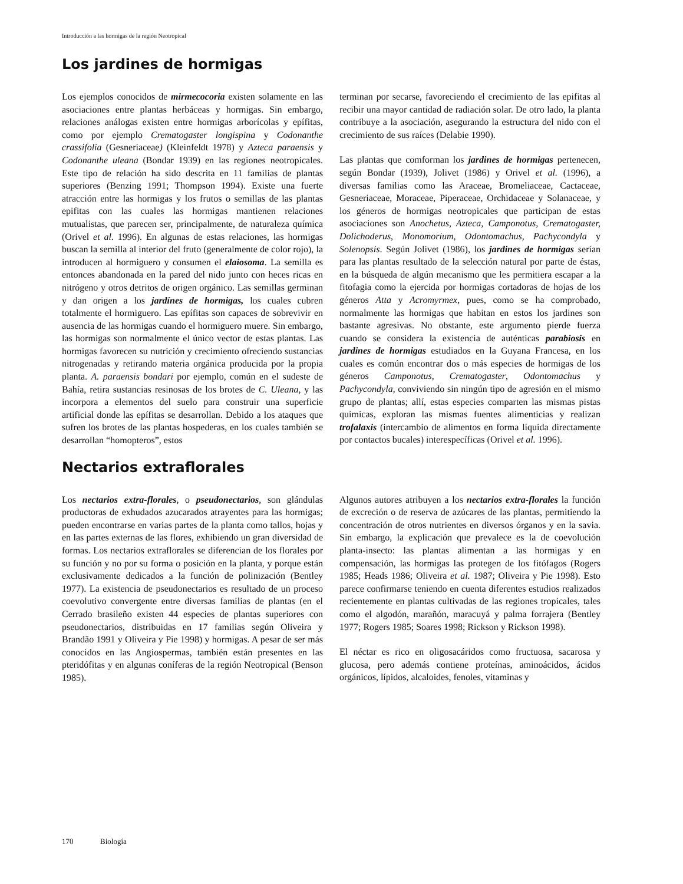Introducción a las hormigas de la región Neotropical
Los jardines de hormigas
Los ejemplos conocidos de mirmecocoria existen solamente en las asociaciones entre plantas herbáceas y hormigas. Sin embargo, relaciones análogas existen entre hormigas arborícolas y epífitas, como por ejemplo Crematogaster longispina y Codonanthe crassifolia (Gesneriaceae) (Kleinfeldt 1978) y Azteca paraensis y Codonanthe uleana (Bondar 1939) en las regiones neotropicales. Este tipo de relación ha sido descrita en 11 familias de plantas superiores (Benzing 1991; Thompson 1994). Existe una fuerte atracción entre las hormigas y los frutos o semillas de las plantas epifitas con las cuales las hormigas mantienen relaciones mutualistas, que parecen ser, principalmente, de naturaleza química (Orivel et al. 1996). En algunas de estas relaciones, las hormigas buscan la semilla al interior del fruto (generalmente de color rojo), la introducen al hormiguero y consumen el elaiosoma. La semilla es entonces abandonada en la pared del nido junto con heces ricas en nitrógeno y otros detritos de origen orgánico. Las semillas germinan y dan origen a los jardínes de hormigas, los cuales cubren totalmente el hormiguero. Las epífitas son capaces de sobrevivir en ausencia de las hormigas cuando el hormiguero muere. Sin embargo, las hormigas son normalmente el único vector de estas plantas. Las hormigas favorecen su nutrición y crecimiento ofreciendo sustancias nitrogenadas y retirando materia orgánica producida por la propia planta. A. paraensis bondari por ejemplo, común en el sudeste de Bahía, retira sustancias resinosas de los brotes de C. Uleana, y las incorpora a elementos del suelo para construir una superficie artificial donde las epífitas se desarrollan. Debido a los ataques que sufren los brotes de las plantas hospederas, en los cuales también se desarrollan “homopteros”, estos
terminan por secarse, favoreciendo el crecimiento de las epifitas al recibir una mayor cantidad de radiación solar. De otro lado, la planta contribuye a la asociación, asegurando la estructura del nido con el crecimiento de sus raíces (Delabie 1990).
Las plantas que comforman los jardines de hormigas pertenecen, según Bondar (1939), Jolivet (1986) y Orivel et al. (1996), a diversas familias como las Araceae, Bromeliaceae, Cactaceae, Gesneriaceae, Moraceae, Piperaceae, Orchidaceae y Solanaceae, y los géneros de hormigas neotropicales que participan de estas asociaciones son Anochetus, Azteca, Camponotus, Crematogaster, Dolichoderus, Monomorium, Odontomachus, Pachycondyla y Solenopsis. Según Jolivet (1986), los jardines de hormigas serían para las plantas resultado de la selección natural por parte de éstas, en la búsqueda de algún mecanismo que les permitiera escapar a la fitofagia como la ejercida por hormigas cortadoras de hojas de los géneros Atta y Acromyrmex, pues, como se ha comprobado, normalmente las hormigas que habitan en estos los jardines son bastante agresivas. No obstante, este argumento pierde fuerza cuando se considera la existencia de auténticas parabiosis en jardines de hormigas estudiados en la Guyana Francesa, en los cuales es común encontrar dos o más especies de hormigas de los géneros Camponotus, Crematogaster, Odontomachus y Pachycondyla, conviviendo sin ningún tipo de agresión en el mismo grupo de plantas; allí, estas especies comparten las mismas pistas químicas, exploran las mismas fuentes alimenticias y realizan trofalaxis (intercambio de alimentos en forma líquida directamente por contactos bucales) interespecíficas (Orivel et al. 1996).
Nectarios extraflorales
Los nectarios extra-florales, o pseudonectarios, son glándulas productoras de exhudados azucarados atrayentes para las hormigas; pueden encontrarse en varias partes de la planta como tallos, hojas y en las partes externas de las flores, exhibiendo un gran diversidad de formas. Los nectarios extraflorales se diferencian de los florales por su función y no por su forma o posición en la planta, y porque están exclusivamente dedicados a la función de polinización (Bentley 1977). La existencia de pseudonectarios es resultado de un proceso coevolutivo convergente entre diversas familias de plantas (en el Cerrado brasileño existen 44 especies de plantas superiores con pseudonectarios, distribuidas en 17 familias según Oliveira y Brandão 1991 y Oliveira y Pie 1998) y hormigas. A pesar de ser más conocidos en las Angiospermas, también están presentes en las pteridófitas y en algunas coníferas de la región Neotropical (Benson 1985).
Algunos autores atribuyen a los nectarios extra-florales la función de excreción o de reserva de azúcares de las plantas, permitiendo la concentración de otros nutrientes en diversos órganos y en la savia. Sin embargo, la explicación que prevalece es la de coevolución planta-insecto: las plantas alimentan a las hormigas y en compensación, las hormigas las protegen de los fitófagos (Rogers 1985; Heads 1986; Oliveira et al. 1987; Oliveira y Pie 1998). Esto parece confirmarse teniendo en cuenta diferentes estudios realizados recientemente en plantas cultivadas de las regiones tropicales, tales como el algodón, marañón, maracuyá y palma forrajera (Bentley 1977; Rogers 1985; Soares 1998; Rickson y Rickson 1998).
El néctar es rico en oligosacáridos como fructuosa, sacarosa y glucosa, pero además contiene proteínas, aminoácidos, ácidos orgánicos, lípidos, alcaloides, fenoles, vitaminas y
170 Biología